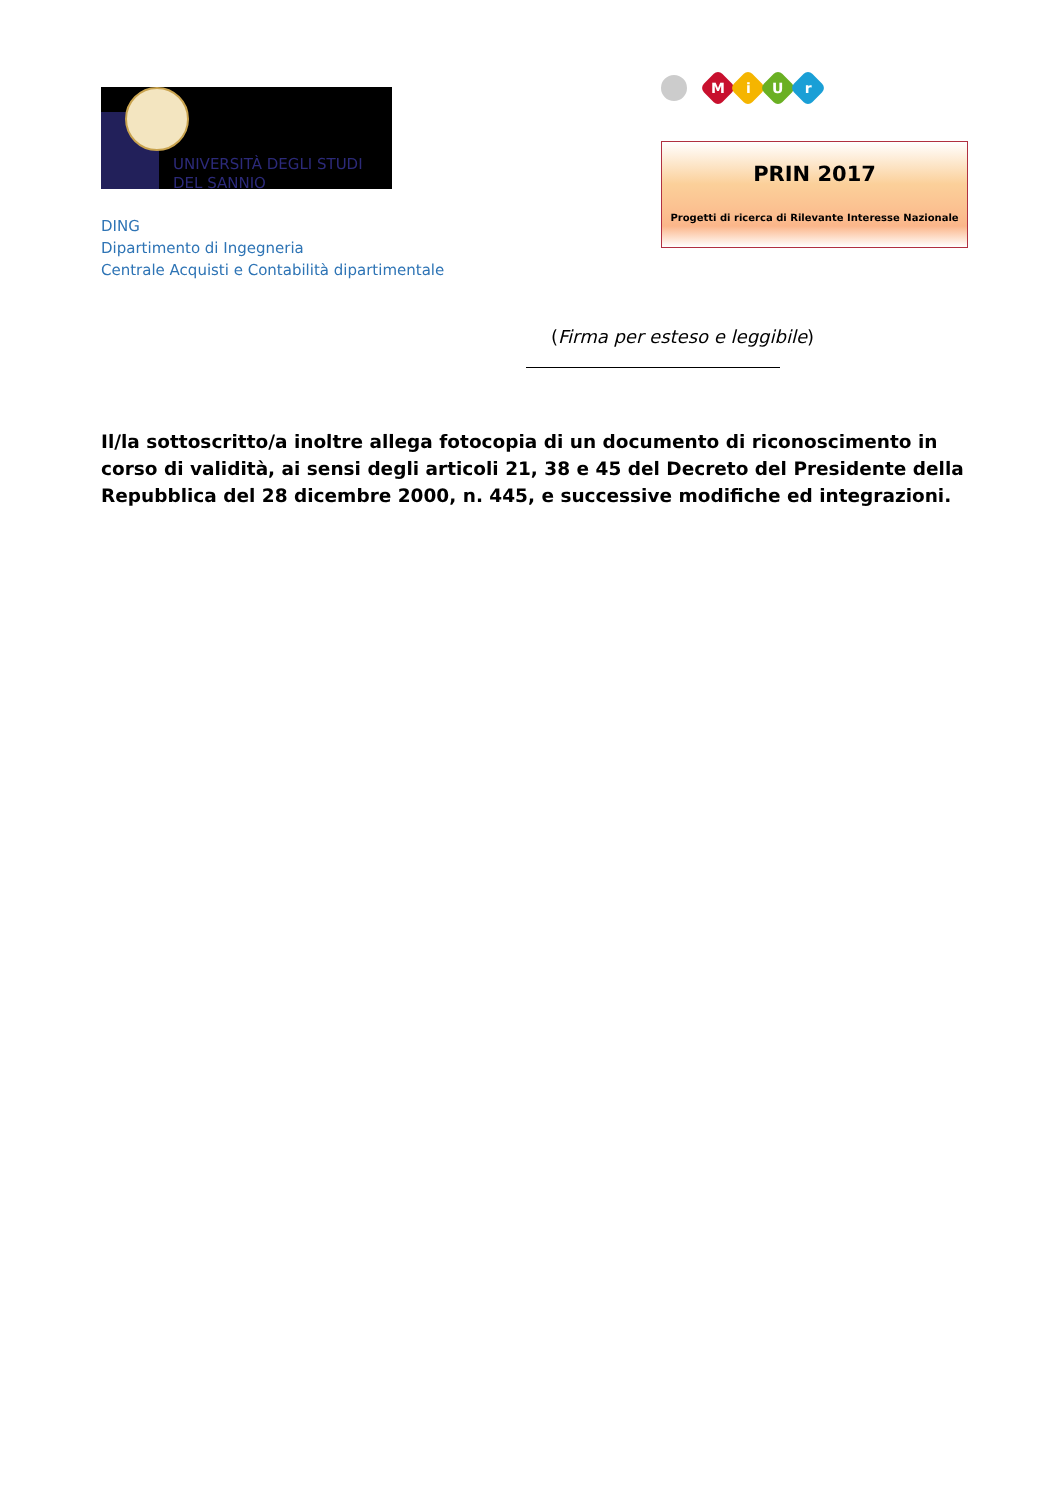UNIVERSITÀ DEGLI STUDI
DEL SANNIO
DING
Dipartimento di Ingegneria
Centrale Acquisti e Contabilità dipartimentale
MiUr
PRIN 2017
Progetti di ricerca di Rilevante Interesse Nazionale
(Firma per esteso e leggibile)
Il/la sottoscritto/a inoltre allega fotocopia di un documento di riconoscimento in corso di validità, ai sensi degli articoli 21, 38 e 45 del Decreto del Presidente della Repubblica del 28 dicembre 2000, n. 445, e successive modifiche ed integrazioni.